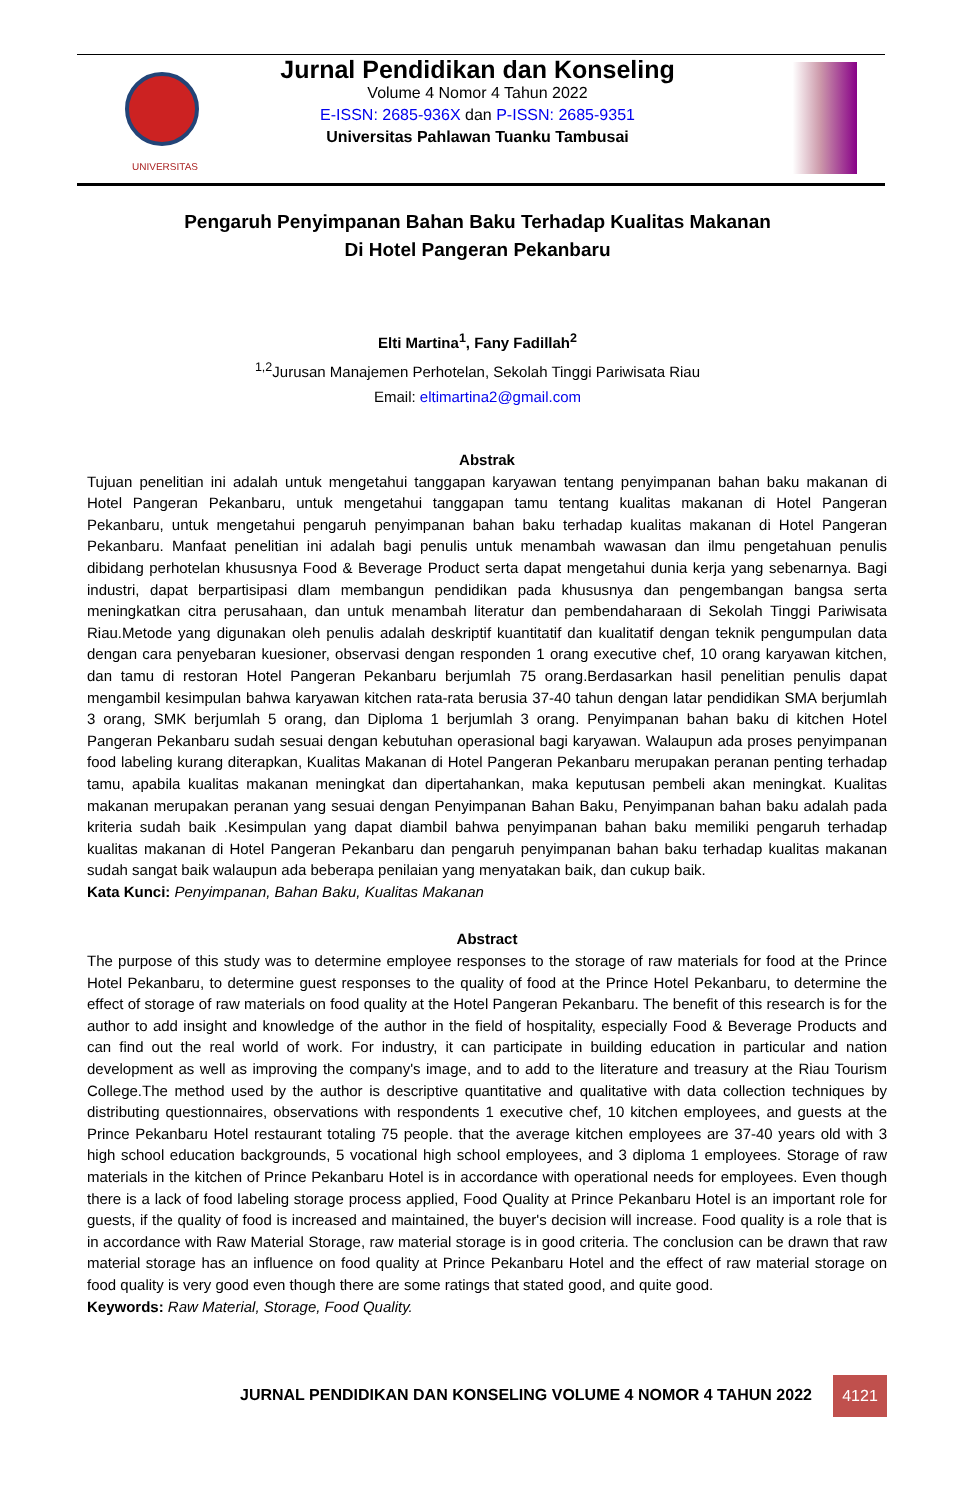UNIVERSITAS
Jurnal Pendidikan dan Konseling
Volume 4 Nomor 4 Tahun 2022
E-ISSN: 2685-936X dan P-ISSN: 2685-9351
Universitas Pahlawan Tuanku Tambusai
Pengaruh Penyimpanan Bahan Baku Terhadap Kualitas Makanan
Di Hotel Pangeran Pekanbaru
Elti Martina<sup>1</sup>, Fany Fadillah<sup>2</sup>
<sup>1,2</sup>Jurusan Manajemen Perhotelan, Sekolah Tinggi Pariwisata Riau
Email: eltimartina2@gmail.com
Abstrak
Tujuan penelitian ini adalah untuk mengetahui tanggapan karyawan tentang penyimpanan bahan baku makanan di Hotel Pangeran Pekanbaru, untuk mengetahui tanggapan tamu tentang kualitas makanan di Hotel Pangeran Pekanbaru, untuk mengetahui pengaruh penyimpanan bahan baku terhadap kualitas makanan di Hotel Pangeran Pekanbaru. Manfaat penelitian ini adalah bagi penulis untuk menambah wawasan dan ilmu pengetahuan penulis dibidang perhotelan khususnya Food & Beverage Product serta dapat mengetahui dunia kerja yang sebenarnya. Bagi industri, dapat berpartisipasi dlam membangun pendidikan pada khususnya dan pengembangan bangsa serta meningkatkan citra perusahaan, dan untuk menambah literatur dan pembendaharaan di Sekolah Tinggi Pariwisata Riau.Metode yang digunakan oleh penulis adalah deskriptif kuantitatif dan kualitatif dengan teknik pengumpulan data dengan cara penyebaran kuesioner, observasi dengan responden 1 orang executive chef, 10 orang karyawan kitchen, dan tamu di restoran Hotel Pangeran Pekanbaru berjumlah 75 orang.Berdasarkan hasil penelitian penulis dapat mengambil kesimpulan bahwa karyawan kitchen rata-rata berusia 37-40 tahun dengan latar pendidikan SMA berjumlah 3 orang, SMK berjumlah 5 orang, dan Diploma 1 berjumlah 3 orang. Penyimpanan bahan baku di kitchen Hotel Pangeran Pekanbaru sudah sesuai dengan kebutuhan operasional bagi karyawan. Walaupun ada proses penyimpanan food labeling kurang diterapkan, Kualitas Makanan di Hotel Pangeran Pekanbaru merupakan peranan penting terhadap tamu, apabila kualitas makanan meningkat dan dipertahankan, maka keputusan pembeli akan meningkat. Kualitas makanan merupakan peranan yang sesuai dengan Penyimpanan Bahan Baku, Penyimpanan bahan baku adalah pada kriteria sudah baik .Kesimpulan yang dapat diambil bahwa penyimpanan bahan baku memiliki pengaruh terhadap kualitas makanan di Hotel Pangeran Pekanbaru dan pengaruh penyimpanan bahan baku terhadap kualitas makanan sudah sangat baik walaupun ada beberapa penilaian yang menyatakan baik, dan cukup baik.
Kata Kunci: Penyimpanan, Bahan Baku, Kualitas Makanan
Abstract
The purpose of this study was to determine employee responses to the storage of raw materials for food at the Prince Hotel Pekanbaru, to determine guest responses to the quality of food at the Prince Hotel Pekanbaru, to determine the effect of storage of raw materials on food quality at the Hotel Pangeran Pekanbaru. The benefit of this research is for the author to add insight and knowledge of the author in the field of hospitality, especially Food & Beverage Products and can find out the real world of work. For industry, it can participate in building education in particular and nation development as well as improving the company's image, and to add to the literature and treasury at the Riau Tourism College.The method used by the author is descriptive quantitative and qualitative with data collection techniques by distributing questionnaires, observations with respondents 1 executive chef, 10 kitchen employees, and guests at the Prince Pekanbaru Hotel restaurant totaling 75 people. that the average kitchen employees are 37-40 years old with 3 high school education backgrounds, 5 vocational high school employees, and 3 diploma 1 employees. Storage of raw materials in the kitchen of Prince Pekanbaru Hotel is in accordance with operational needs for employees. Even though there is a lack of food labeling storage process applied, Food Quality at Prince Pekanbaru Hotel is an important role for guests, if the quality of food is increased and maintained, the buyer's decision will increase. Food quality is a role that is in accordance with Raw Material Storage, raw material storage is in good criteria. The conclusion can be drawn that raw material storage has an influence on food quality at Prince Pekanbaru Hotel and the effect of raw material storage on food quality is very good even though there are some ratings that stated good, and quite good.
Keywords: Raw Material, Storage, Food Quality.
JURNAL PENDIDIKAN DAN KONSELING VOLUME 4 NOMOR 4 TAHUN 2022
4121